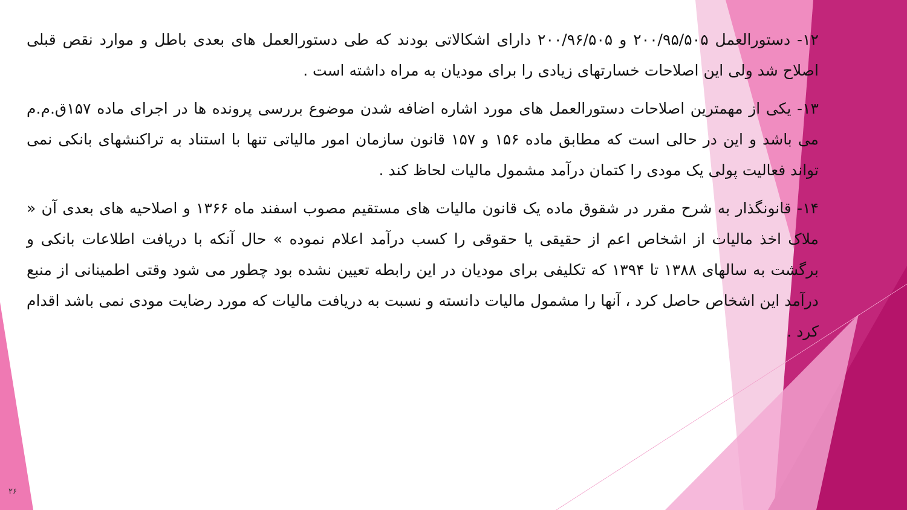۱۲- دستورالعمل ۲۰۰/۹۵/۵۰۵ و ۲۰۰/۹۶/۵۰۵ دارای اشکالاتی بودند که طی دستورالعمل های بعدی باطل و موارد نقص قبلی اصلاح شد ولی این اصلاحات خسارتهای زیادی را برای مودیان به مراه داشته است .
۱۳- یکی از مهمترین اصلاحات دستورالعمل های مورد اشاره اضافه شدن موضوع بررسی پرونده ها در اجرای ماده ۱۵۷ق.م.م می باشد و این در حالی است که مطابق ماده ۱۵۶ و ۱۵۷ قانون سازمان امور مالیاتی تنها با استناد به تراکنشهای بانکی نمی تواند فعالیت پولی یک مودی را کتمان درآمد مشمول مالیات لحاظ کند .
۱۴- قانونگذار به شرح مقرر در شقوق ماده یک قانون مالیات های مستقیم مصوب اسفند ماه ۱۳۶۶ و اصلاحیه های بعدی آن « ملاک اخذ مالیات از اشخاص اعم از حقیقی یا حقوقی را کسب درآمد اعلام نموده » حال آنکه با دریافت اطلاعات بانکی و برگشت به سالهای ۱۳۸۸ تا ۱۳۹۴ که تکلیفی برای مودیان در این رابطه تعیین نشده بود چطور می شود وقتی اطمینانی از منبع درآمد این اشخاص حاصل کرد ، آنها را مشمول مالیات دانسته و نسبت به دریافت مالیات که مورد رضایت مودی نمی باشد اقدام کرد .
۲۶